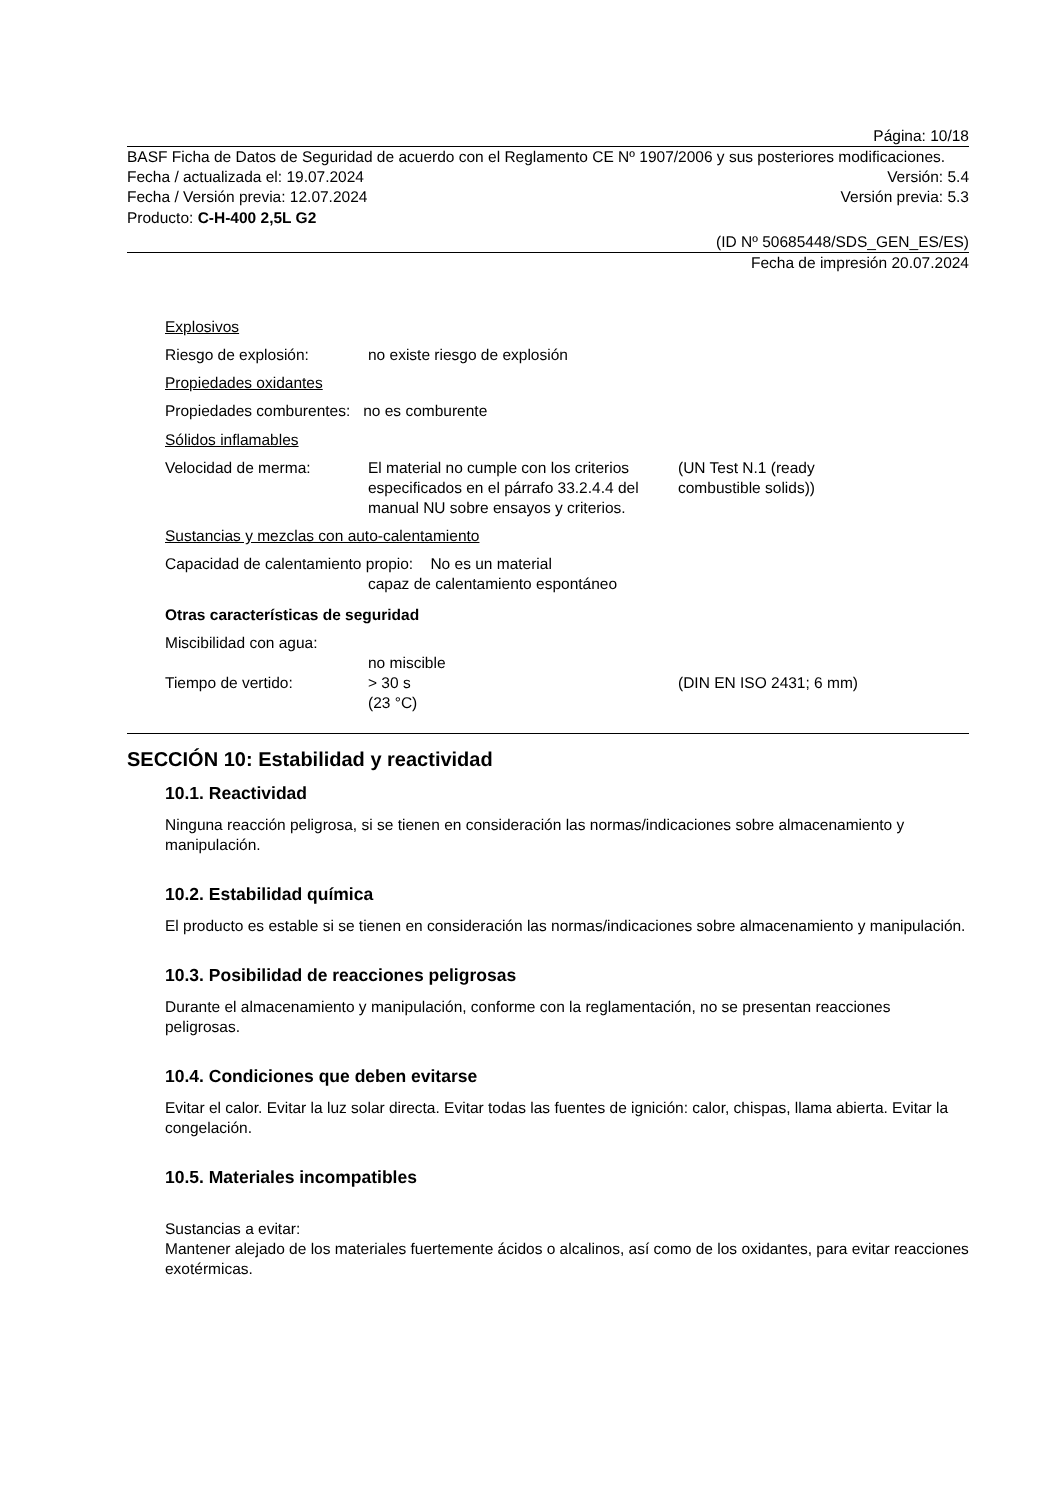Página: 10/18
BASF Ficha de Datos de Seguridad de acuerdo con el Reglamento CE Nº 1907/2006 y sus posteriores modificaciones.
Fecha / actualizada el: 19.07.2024 Versión: 5.4
Fecha / Versión previa: 12.07.2024 Versión previa: 5.3
Producto: C-H-400 2,5L G2
(ID Nº 50685448/SDS_GEN_ES/ES)
Fecha de impresión 20.07.2024
Explosivos
Riesgo de explosión: no existe riesgo de explosión
Propiedades oxidantes
Propiedades comburentes: no es comburente
Sólidos inflamables
Velocidad de merma: El material no cumple con los criterios especificados en el párrafo 33.2.4.4 del manual NU sobre ensayos y criterios. (UN Test N.1 (ready
combustible solids))
Sustancias y mezclas con auto-calentamiento
Capacidad de calentamiento propio: No es un material
capaz de calentamiento espontáneo
Otras características de seguridad
Miscibilidad con agua:
no miscible
Tiempo de vertido: > 30 s
(23 °C) (DIN EN ISO 2431; 6 mm)
SECCIÓN 10: Estabilidad y reactividad
10.1. Reactividad
Ninguna reacción peligrosa, si se tienen en consideración las normas/indicaciones sobre almacenamiento y manipulación.
10.2. Estabilidad química
El producto es estable si se tienen en consideración las normas/indicaciones sobre almacenamiento y manipulación.
10.3. Posibilidad de reacciones peligrosas
Durante el almacenamiento y manipulación, conforme con la reglamentación, no se presentan reacciones peligrosas.
10.4. Condiciones que deben evitarse
Evitar el calor. Evitar la luz solar directa. Evitar todas las fuentes de ignición: calor, chispas, llama abierta. Evitar la congelación.
10.5. Materiales incompatibles
Sustancias a evitar:
Mantener alejado de los materiales fuertemente ácidos o alcalinos, así como de los oxidantes, para evitar reacciones exotérmicas.